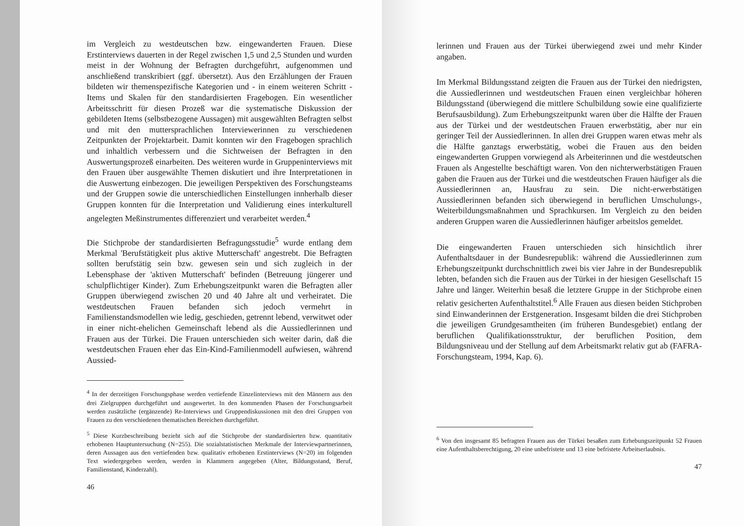im Vergleich zu westdeutschen bzw. eingewanderten Frauen. Diese Erstinterviews dauerten in der Regel zwischen 1,5 und 2,5 Stunden und wurden meist in der Wohnung der Befragten durchgeführt, aufgenommen und anschließend transkribiert (ggf. übersetzt). Aus den Erzählungen der Frauen bildeten wir themenspezifische Kategorien und - in einem weiteren Schritt - Items und Skalen für den standardisierten Fragebogen. Ein wesentlicher Arbeitsschritt für diesen Prozeß war die systematische Diskussion der gebildeten Items (selbstbezogene Aussagen) mit ausgewählten Befragten selbst und mit den muttersprachlichen Interviewerinnen zu verschiedenen Zeitpunkten der Projektarbeit. Damit konnten wir den Fragebogen sprachlich und inhaltlich verbessern und die Sichtweisen der Befragten in den Auswertungsprozeß einarbeiten. Des weiteren wurde in Gruppeninterviews mit den Frauen über ausgewählte Themen diskutiert und ihre Interpretationen in die Auswertung einbezogen. Die jeweiligen Perspektiven des Forschungsteams und der Gruppen sowie die unterschiedlichen Einstellungen innherhalb dieser Gruppen konnten für die Interpretation und Validierung eines interkulturell angelegten Meßinstrumentes differenziert und verarbeitet werden.<sup>4</sup>
Die Stichprobe der standardisierten Befragungsstudie<sup>5</sup> wurde entlang dem Merkmal 'Berufstätigkeit plus aktive Mutterschaft' angestrebt. Die Befragten sollten berufstätig sein bzw. gewesen sein und sich zugleich in der Lebensphase der 'aktiven Mutterschaft' befinden (Betreuung jüngerer und schulpflichtiger Kinder). Zum Erhebungszeitpunkt waren die Befragten aller Gruppen überwiegend zwischen 20 und 40 Jahre alt und verheiratet. Die westdeutschen Frauen befanden sich jedoch vermehrt in Familienstandsmodellen wie ledig, geschieden, getrennt lebend, verwitwet oder in einer nicht-ehelichen Gemeinschaft lebend als die Aussiedlerinnen und Frauen aus der Türkei. Die Frauen unterschieden sich weiter darin, daß die westdeutschen Frauen eher das Ein-Kind-Familienmodell aufwiesen, während Aussied-
<sup>4</sup> In der derzeitigen Forschungsphase werden vertiefende Einzelinterviews mit den Männern aus den drei Zielgruppen durchgeführt und ausgewertet. In den kommenden Phasen der Forschungsarbeit werden zusätzliche (ergänzende) Re-Interviews und Gruppendiskussionen mit den drei Gruppen von Frauen zu den verschiedenen thematischen Bereichen durchgeführt.
<sup>5</sup> Diese Kurzbeschreibung bezieht sich auf die Stichprobe der standardisierten bzw. quantitativ erhobenen Hauptuntersuchung (N=255). Die sozialstatistischen Merkmale der Interviewpartnerinnen, deren Aussagen aus den vertiefenden bzw. qualitativ erhobenen Erstinterviews (N=20) im folgenden Text wiedergegeben werden, werden in Klammern angegeben (Alter, Bildungsstand, Beruf, Familienstand, Kinderzahl).
46
lerinnen und Frauen aus der Türkei überwiegend zwei und mehr Kinder angaben.
Im Merkmal Bildungsstand zeigten die Frauen aus der Türkei den niedrigsten, die Aussiedlerinnen und westdeutschen Frauen einen vergleichbar höheren Bildungsstand (überwiegend die mittlere Schulbildung sowie eine qualifizierte Berufsausbildung). Zum Erhebungszeitpunkt waren über die Hälfte der Frauen aus der Türkei und der westdeutschen Frauen erwerbstätig, aber nur ein geringer Teil der Aussiedlerinnen. In allen drei Gruppen waren etwas mehr als die Hälfte ganztags erwerbstätig, wobei die Frauen aus den beiden eingewanderten Gruppen vorwiegend als Arbeiterinnen und die westdeutschen Frauen als Angestellte beschäftigt waren. Von den nichterwerbstätigen Frauen gaben die Frauen aus der Türkei und die westdeutschen Frauen häufiger als die Aussiedlerinnen an, Hausfrau zu sein. Die nicht-erwerbstätigen Aussiedlerinnen befanden sich überwiegend in beruflichen Umschulungs-, Weiterbildungsmaßnahmen und Sprachkursen. Im Vergleich zu den beiden anderen Gruppen waren die Aussiedlerinnen häufiger arbeitslos gemeldet.
Die eingewanderten Frauen unterschieden sich hinsichtlich ihrer Aufenthaltsdauer in der Bundesrepublik: während die Aussiedlerinnen zum Erhebungszeitpunkt durchschnittlich zwei bis vier Jahre in der Bundesrepublik lebten, befanden sich die Frauen aus der Türkei in der hiesigen Gesellschaft 15 Jahre und länger. Weiterhin besaß die letztere Gruppe in der Stichprobe einen relativ gesicherten Aufenthaltstitel.<sup>6</sup> Alle Frauen aus diesen beiden Stichproben sind Einwanderinnen der Erstgeneration. Insgesamt bilden die drei Stichproben die jeweiligen Grundgesamtheiten (im früheren Bundesgebiet) entlang der beruflichen Qualifikationsstruktur, der beruflichen Position, dem Bildungsniveau und der Stellung auf dem Arbeitsmarkt relativ gut ab (FAFRA-Forschungsteam, 1994, Kap. 6).
<sup>6</sup> Von den insgesamt 85 befragten Frauen aus der Türkei besaßen zum Erhebungszeitpunkt 52 Frauen eine Aufenthaltsberechtigung, 20 eine unbefristete und 13 eine befristete Arbeitserlaubnis.
47